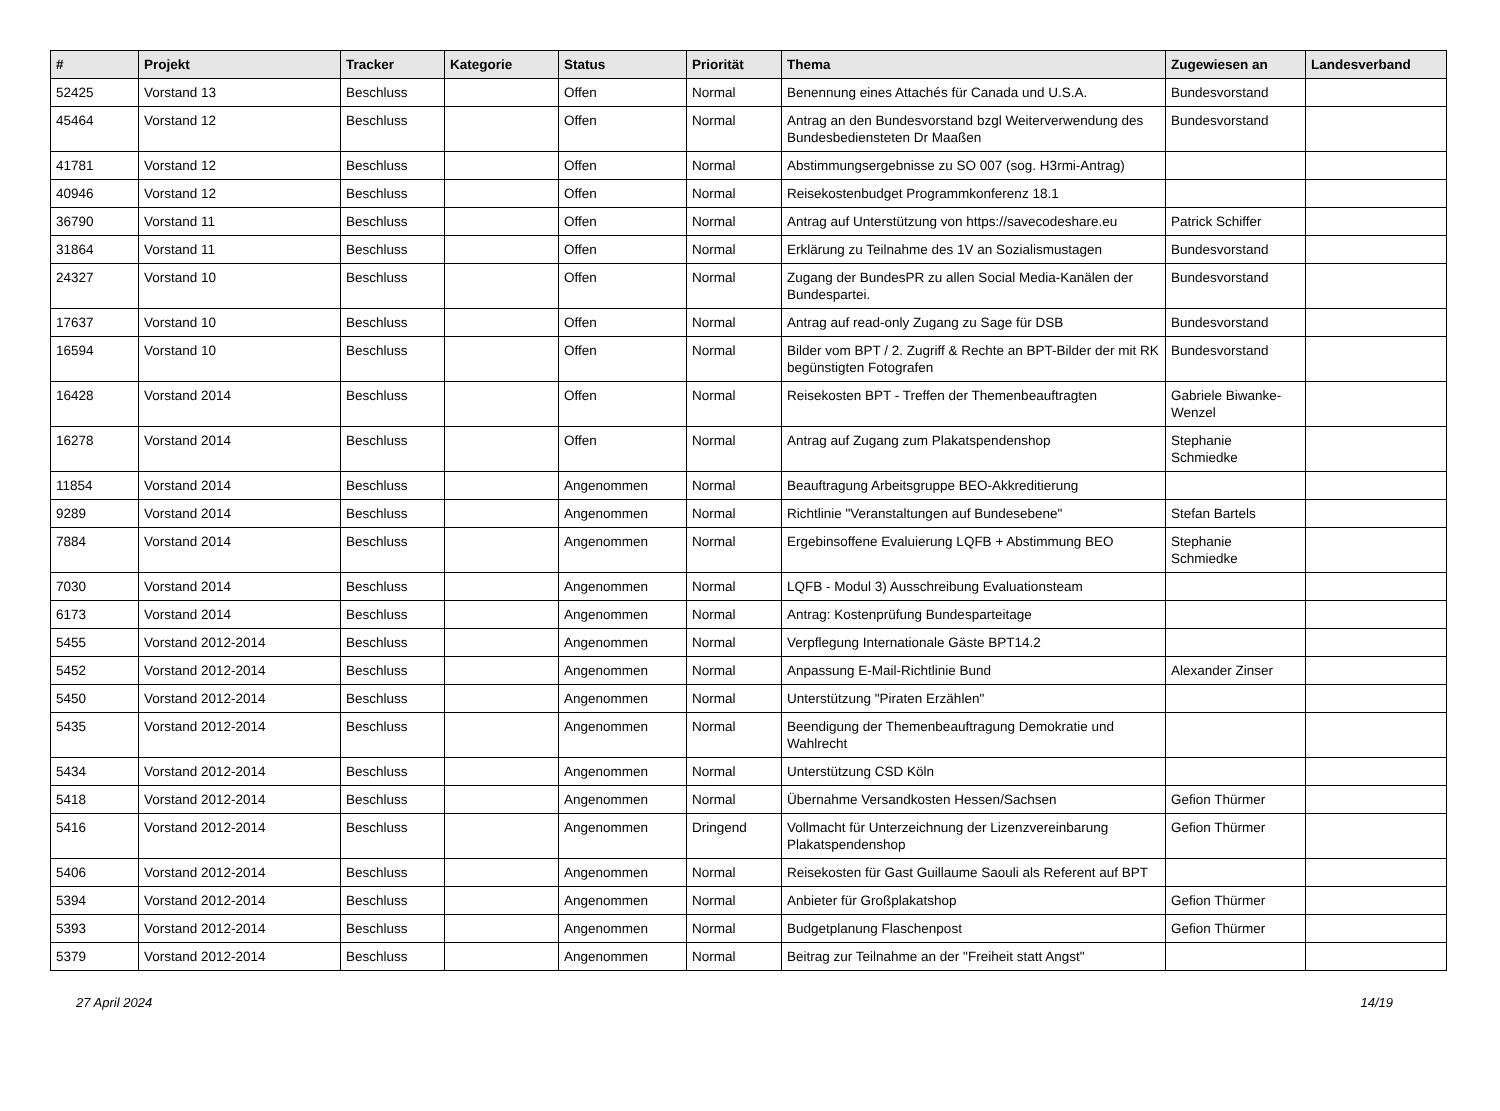| # | Projekt | Tracker | Kategorie | Status | Priorität | Thema | Zugewiesen an | Landesverband |
| --- | --- | --- | --- | --- | --- | --- | --- | --- |
| 52425 | Vorstand 13 | Beschluss | | Offen | Normal | Benennung eines Attachés für Canada und U.S.A. | Bundesvorstand | |
| 45464 | Vorstand 12 | Beschluss | | Offen | Normal | Antrag an den Bundesvorstand bzgl Weiterverwendung des Bundesbediensteten Dr Maaßen | Bundesvorstand | |
| 41781 | Vorstand 12 | Beschluss | | Offen | Normal | Abstimmungsergebnisse zu SO 007 (sog. H3rmi-Antrag) | | |
| 40946 | Vorstand 12 | Beschluss | | Offen | Normal | Reisekostenbudget Programmkonferenz 18.1 | | |
| 36790 | Vorstand 11 | Beschluss | | Offen | Normal | Antrag auf Unterstützung von https://savecodeshare.eu | Patrick Schiffer | |
| 31864 | Vorstand 11 | Beschluss | | Offen | Normal | Erklärung zu Teilnahme des 1V an Sozialismustagen | Bundesvorstand | |
| 24327 | Vorstand 10 | Beschluss | | Offen | Normal | Zugang der BundesPR zu allen Social Media-Kanälen der Bundespartei. | Bundesvorstand | |
| 17637 | Vorstand 10 | Beschluss | | Offen | Normal | Antrag auf read-only Zugang zu Sage für DSB | Bundesvorstand | |
| 16594 | Vorstand 10 | Beschluss | | Offen | Normal | Bilder vom BPT / 2. Zugriff & Rechte an BPT-Bilder der mit RK begünstigten Fotografen | Bundesvorstand | |
| 16428 | Vorstand 2014 | Beschluss | | Offen | Normal | Reisekosten BPT - Treffen der Themenbeauftragten | Gabriele Biwanke-Wenzel | |
| 16278 | Vorstand 2014 | Beschluss | | Offen | Normal | Antrag auf Zugang zum Plakatspendenshop | Stephanie Schmiedke | |
| 11854 | Vorstand 2014 | Beschluss | | Angenommen | Normal | Beauftragung Arbeitsgruppe BEO-Akkreditierung | | |
| 9289 | Vorstand 2014 | Beschluss | | Angenommen | Normal | Richtlinie "Veranstaltungen auf Bundesebene" | Stefan Bartels | |
| 7884 | Vorstand 2014 | Beschluss | | Angenommen | Normal | Ergebinsoffene Evaluierung LQFB + Abstimmung BEO | Stephanie Schmiedke | |
| 7030 | Vorstand 2014 | Beschluss | | Angenommen | Normal | LQFB - Modul 3) Ausschreibung Evaluationsteam | | |
| 6173 | Vorstand 2014 | Beschluss | | Angenommen | Normal | Antrag: Kostenprüfung Bundesparteitage | | |
| 5455 | Vorstand 2012-2014 | Beschluss | | Angenommen | Normal | Verpflegung Internationale Gäste BPT14.2 | | |
| 5452 | Vorstand 2012-2014 | Beschluss | | Angenommen | Normal | Anpassung E-Mail-Richtlinie Bund | Alexander Zinser | |
| 5450 | Vorstand 2012-2014 | Beschluss | | Angenommen | Normal | Unterstützung "Piraten Erzählen" | | |
| 5435 | Vorstand 2012-2014 | Beschluss | | Angenommen | Normal | Beendigung der Themenbeauftragung Demokratie und Wahlrecht | | |
| 5434 | Vorstand 2012-2014 | Beschluss | | Angenommen | Normal | Unterstützung CSD Köln | | |
| 5418 | Vorstand 2012-2014 | Beschluss | | Angenommen | Normal | Übernahme Versandkosten Hessen/Sachsen | Gefion Thürmer | |
| 5416 | Vorstand 2012-2014 | Beschluss | | Angenommen | Dringend | Vollmacht für Unterzeichnung der Lizenzvereinbarung Plakatspendenshop | Gefion Thürmer | |
| 5406 | Vorstand 2012-2014 | Beschluss | | Angenommen | Normal | Reisekosten für Gast Guillaume Saouli als Referent auf BPT | | |
| 5394 | Vorstand 2012-2014 | Beschluss | | Angenommen | Normal | Anbieter für Großplakatshop | Gefion Thürmer | |
| 5393 | Vorstand 2012-2014 | Beschluss | | Angenommen | Normal | Budgetplanung Flaschenpost | Gefion Thürmer | |
| 5379 | Vorstand 2012-2014 | Beschluss | | Angenommen | Normal | Beitrag zur Teilnahme an der "Freiheit statt Angst" | | |
27 April 2024 14/19